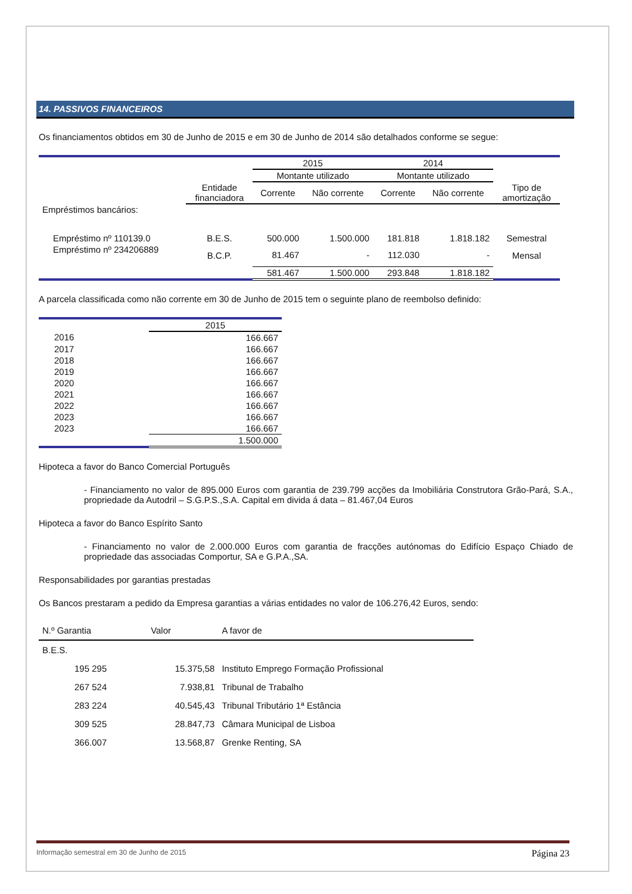14. PASSIVOS FINANCEIROS
Os financiamentos obtidos em 30 de Junho de 2015 e em 30 de Junho de 2014 são detalhados conforme se segue:
| | | 2015 | | 2014 | | |
| --- | --- | --- | --- | --- | --- | --- |
| | | Montante utilizado | | Montante utilizado | | |
| | Entidade financiadora | Corrente | Não corrente | Corrente | Não corrente | Tipo de amortização |
| Empréstimos bancários: | | | | | | |
| Empréstimo nº 110139.0 | B.E.S. | 500.000 | 1.500.000 | 181.818 | 1.818.182 | Semestral |
| Empréstimo nº 234206889 | B.C.P. | 81.467 | - | 112.030 | - | Mensal |
| | | 581.467 | 1.500.000 | 293.848 | 1.818.182 | |
A parcela classificada como não corrente em 30 de Junho de 2015 tem o seguinte plano de reembolso definido:
| | 2015 |
| 2016 | 166.667 |
| 2017 | 166.667 |
| 2018 | 166.667 |
| 2019 | 166.667 |
| 2020 | 166.667 |
| 2021 | 166.667 |
| 2022 | 166.667 |
| 2023 | 166.667 |
| 2023 | 166.667 |
| | 1.500.000 |
Hipoteca a favor do Banco Comercial Português
- Financiamento no valor de 895.000 Euros com garantia de 239.799 acções da Imobiliária Construtora Grão-Pará, S.A., propriedade da Autodril – S.G.P.S.,S.A. Capital em divida á data – 81.467,04 Euros
Hipoteca a favor do Banco Espírito Santo
- Financiamento no valor de 2.000.000 Euros com garantia de fracções autónomas do Edifício Espaço Chiado de propriedade das associadas Comportur, SA e G.P.A.,SA.
Responsabilidades por garantias prestadas
Os Bancos prestaram a pedido da Empresa garantias a várias entidades no valor de 106.276,42 Euros, sendo:
| N.º Garantia | Valor | A favor de |
| B.E.S. | | |
| 195 295 | 15.375,58 | Instituto Emprego Formação Profissional |
| 267 524 | 7.938,81 | Tribunal de Trabalho |
| 283 224 | 40.545,43 | Tribunal Tributário 1ª Estância |
| 309 525 | 28.847,73 | Câmara Municipal de Lisboa |
| 366.007 | 13.568,87 | Grenke Renting, SA |
Informação semestral em 30 de Junho de 2015 Página 23